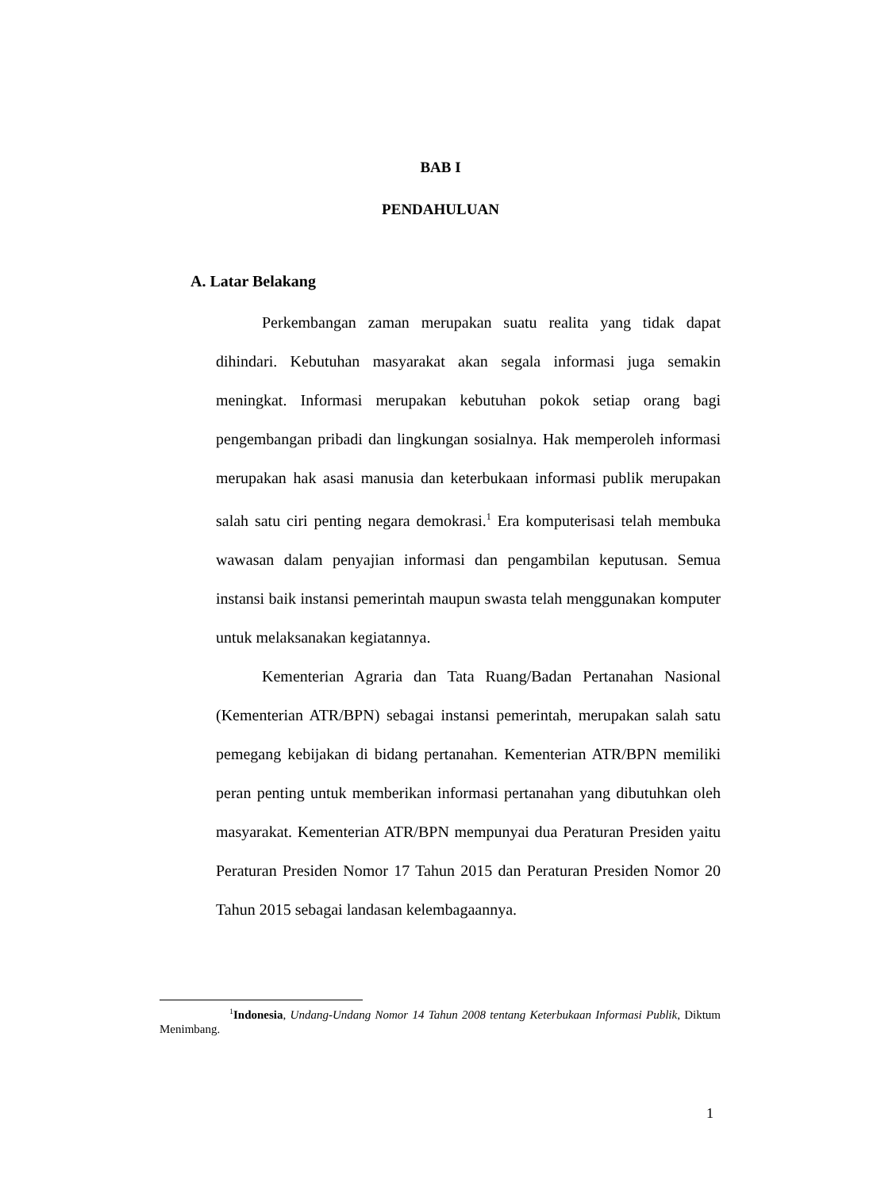BAB I
PENDAHULUAN
A. Latar Belakang
Perkembangan zaman merupakan suatu realita yang tidak dapat dihindari. Kebutuhan masyarakat akan segala informasi juga semakin meningkat. Informasi merupakan kebutuhan pokok setiap orang bagi pengembangan pribadi dan lingkungan sosialnya. Hak memperoleh informasi merupakan hak asasi manusia dan keterbukaan informasi publik merupakan salah satu ciri penting negara demokrasi.<sup>1</sup> Era komputerisasi telah membuka wawasan dalam penyajian informasi dan pengambilan keputusan. Semua instansi baik instansi pemerintah maupun swasta telah menggunakan komputer untuk melaksanakan kegiatannya.
Kementerian Agraria dan Tata Ruang/Badan Pertanahan Nasional (Kementerian ATR/BPN) sebagai instansi pemerintah, merupakan salah satu pemegang kebijakan di bidang pertanahan. Kementerian ATR/BPN memiliki peran penting untuk memberikan informasi pertanahan yang dibutuhkan oleh masyarakat. Kementerian ATR/BPN mempunyai dua Peraturan Presiden yaitu Peraturan Presiden Nomor 17 Tahun 2015 dan Peraturan Presiden Nomor 20 Tahun 2015 sebagai landasan kelembagaannya.
<sup>1</sup> Indonesia, Undang-Undang Nomor 14 Tahun 2008 tentang Keterbukaan Informasi Publik, Diktum Menimbang.
1